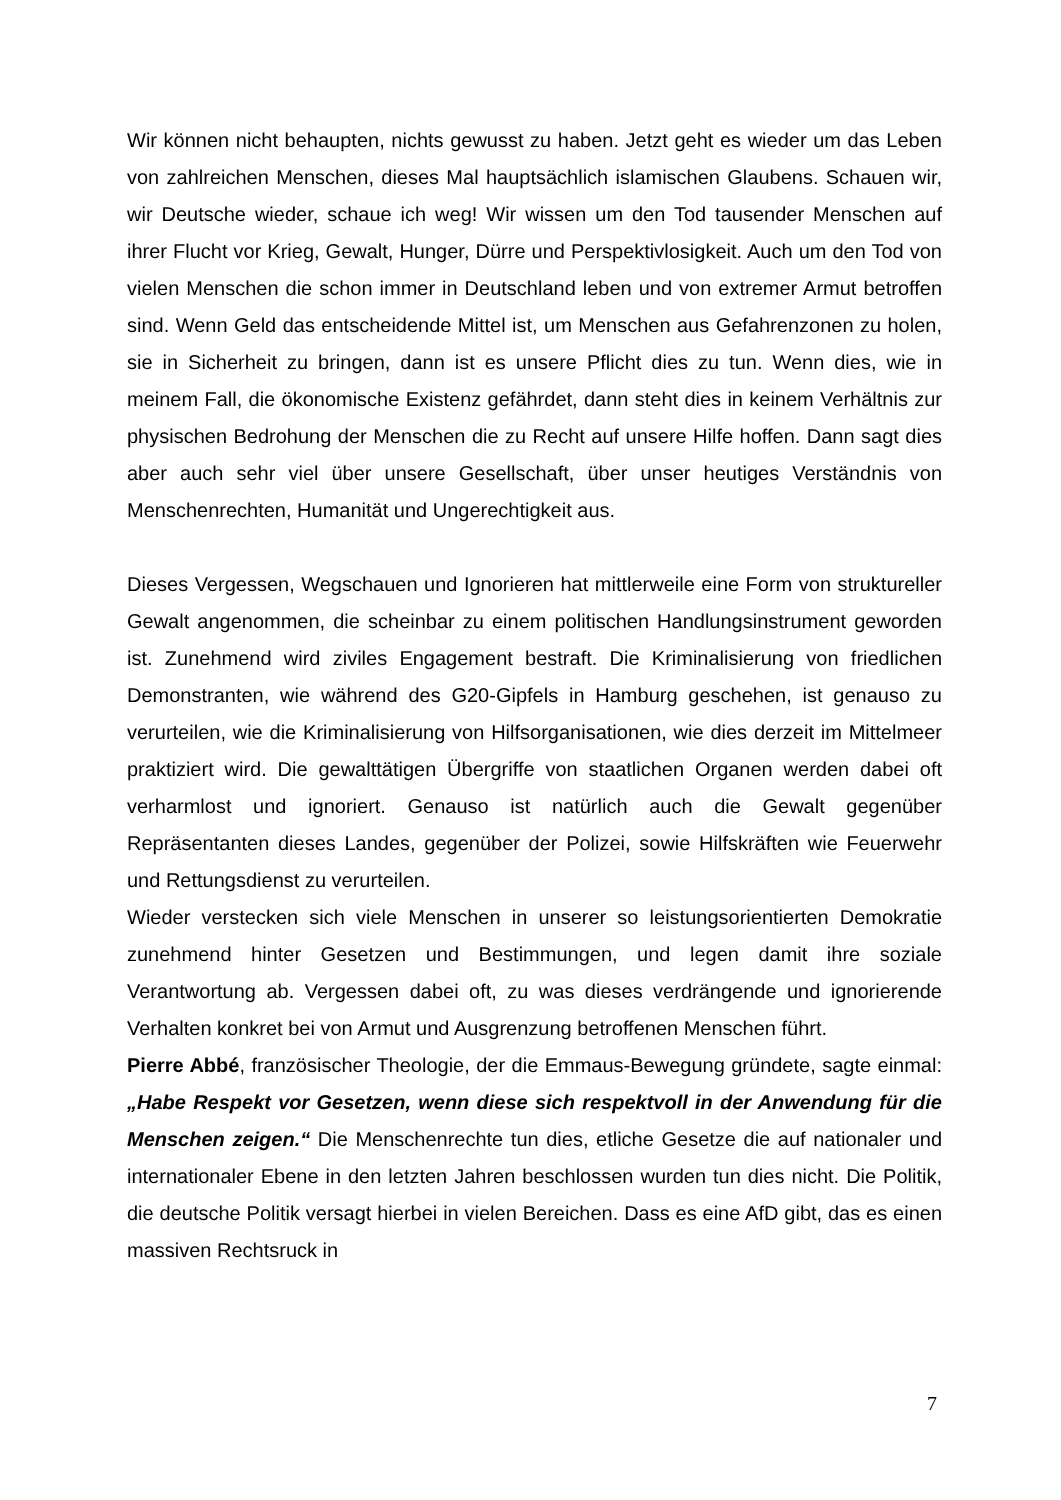Wir können nicht behaupten, nichts gewusst zu haben. Jetzt geht es wieder um das Leben von zahlreichen Menschen, dieses Mal hauptsächlich islamischen Glaubens. Schauen wir, wir Deutsche wieder, schaue ich weg! Wir wissen um den Tod tausender Menschen auf ihrer Flucht vor Krieg, Gewalt, Hunger, Dürre und Perspektivlosigkeit. Auch um den Tod von vielen Menschen die schon immer in Deutschland leben und von extremer Armut betroffen sind. Wenn Geld das entscheidende Mittel ist, um Menschen aus Gefahrenzonen zu holen, sie in Sicherheit zu bringen, dann ist es unsere Pflicht dies zu tun. Wenn dies, wie in meinem Fall, die ökonomische Existenz gefährdet, dann steht dies in keinem Verhältnis zur physischen Bedrohung der Menschen die zu Recht auf unsere Hilfe hoffen. Dann sagt dies aber auch sehr viel über unsere Gesellschaft, über unser heutiges Verständnis von Menschenrechten, Humanität und Ungerechtigkeit aus.
Dieses Vergessen, Wegschauen und Ignorieren hat mittlerweile eine Form von struktureller Gewalt angenommen, die scheinbar zu einem politischen Handlungsinstrument geworden ist. Zunehmend wird ziviles Engagement bestraft. Die Kriminalisierung von friedlichen Demonstranten, wie während des G20-Gipfels in Hamburg geschehen, ist genauso zu verurteilen, wie die Kriminalisierung von Hilfsorganisationen, wie dies derzeit im Mittelmeer praktiziert wird. Die gewalttätigen Übergriffe von staatlichen Organen werden dabei oft verharmlost und ignoriert. Genauso ist natürlich auch die Gewalt gegenüber Repräsentanten dieses Landes, gegenüber der Polizei, sowie Hilfskräften wie Feuerwehr und Rettungsdienst zu verurteilen.
Wieder verstecken sich viele Menschen in unserer so leistungsorientierten Demokratie zunehmend hinter Gesetzen und Bestimmungen, und legen damit ihre soziale Verantwortung ab. Vergessen dabei oft, zu was dieses verdrängende und ignorierende Verhalten konkret bei von Armut und Ausgrenzung betroffenen Menschen führt.
Pierre Abbé, französischer Theologie, der die Emmaus-Bewegung gründete, sagte einmal: „Habe Respekt vor Gesetzen, wenn diese sich respektvoll in der Anwendung für die Menschen zeigen.“ Die Menschenrechte tun dies, etliche Gesetze die auf nationaler und internationaler Ebene in den letzten Jahren beschlossen wurden tun dies nicht. Die Politik, die deutsche Politik versagt hierbei in vielen Bereichen. Dass es eine AfD gibt, das es einen massiven Rechtsruck in
7